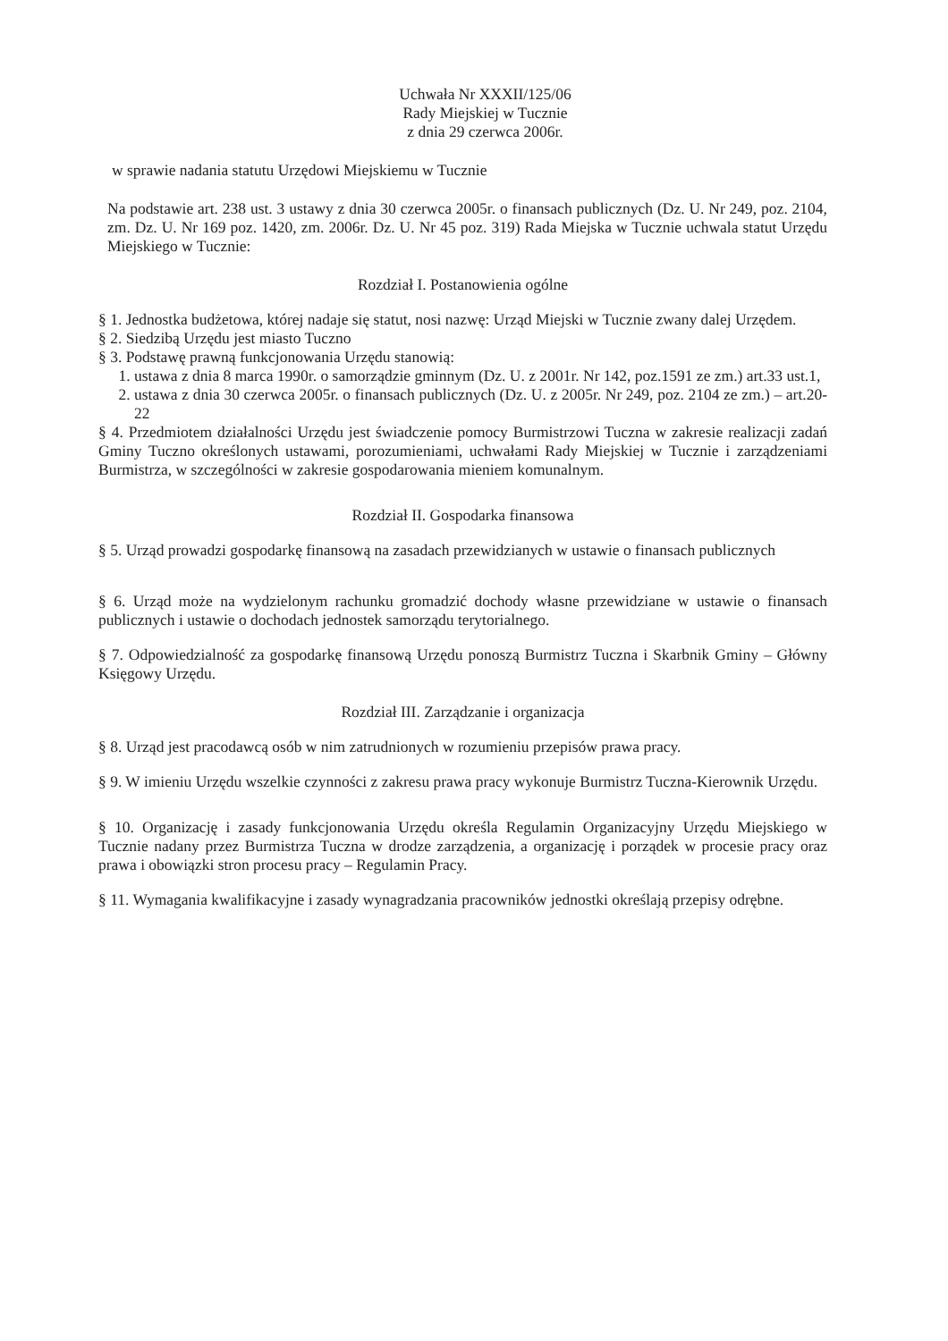Uchwała Nr XXXII/125/06
Rady Miejskiej w Tucznie
z dnia 29 czerwca 2006r.
w sprawie nadania statutu Urzędowi Miejskiemu w Tucznie
Na podstawie art. 238 ust. 3 ustawy z dnia 30 czerwca 2005r. o finansach publicznych (Dz. U. Nr 249, poz. 2104, zm. Dz. U. Nr 169 poz. 1420, zm. 2006r. Dz. U. Nr 45 poz. 319) Rada Miejska w Tucznie uchwala statut Urzędu Miejskiego w Tucznie:
Rozdział I. Postanowienia ogólne
§ 1. Jednostka budżetowa, której nadaje się statut, nosi nazwę: Urząd Miejski w Tucznie zwany dalej Urzędem.
§ 2. Siedzibą Urzędu jest miasto Tuczno
§ 3. Podstawę prawną funkcjonowania Urzędu stanowią:
1. ustawa z dnia 8 marca 1990r. o samorządzie gminnym (Dz. U. z 2001r. Nr 142, poz.1591 ze zm.) art.33 ust.1,
2. ustawa z dnia 30 czerwca 2005r. o finansach publicznych (Dz. U. z 2005r. Nr 249, poz. 2104 ze zm.) – art.20-22
§ 4. Przedmiotem działalności Urzędu jest świadczenie pomocy Burmistrzowi Tuczna w zakresie realizacji zadań Gminy Tuczno określonych ustawami, porozumieniami, uchwałami Rady Miejskiej w Tucznie i zarządzeniami Burmistrza, w szczególności w zakresie gospodarowania mieniem komunalnym.
Rozdział II. Gospodarka finansowa
§ 5. Urząd prowadzi gospodarkę finansową na zasadach przewidzianych w ustawie o finansach publicznych
§ 6. Urząd może na wydzielonym rachunku gromadzić dochody własne przewidziane w ustawie o finansach publicznych i ustawie o dochodach jednostek samorządu terytorialnego.
§ 7. Odpowiedzialność za gospodarkę finansową Urzędu ponoszą Burmistrz Tuczna i Skarbnik Gminy – Główny Księgowy Urzędu.
Rozdział III. Zarządzanie i organizacja
§ 8. Urząd jest pracodawcą osób w nim zatrudnionych w rozumieniu przepisów prawa pracy.
§ 9. W imieniu Urzędu wszelkie czynności z zakresu prawa pracy wykonuje Burmistrz Tuczna-Kierownik Urzędu.
§ 10. Organizację i zasady funkcjonowania Urzędu określa Regulamin Organizacyjny Urzędu Miejskiego w Tucznie nadany przez Burmistrza Tuczna w drodze zarządzenia, a organizację i porządek w procesie pracy oraz prawa i obowiązki stron procesu pracy – Regulamin Pracy.
§ 11. Wymagania kwalifikacyjne i zasady wynagradzania pracowników jednostki określają przepisy odrębne.